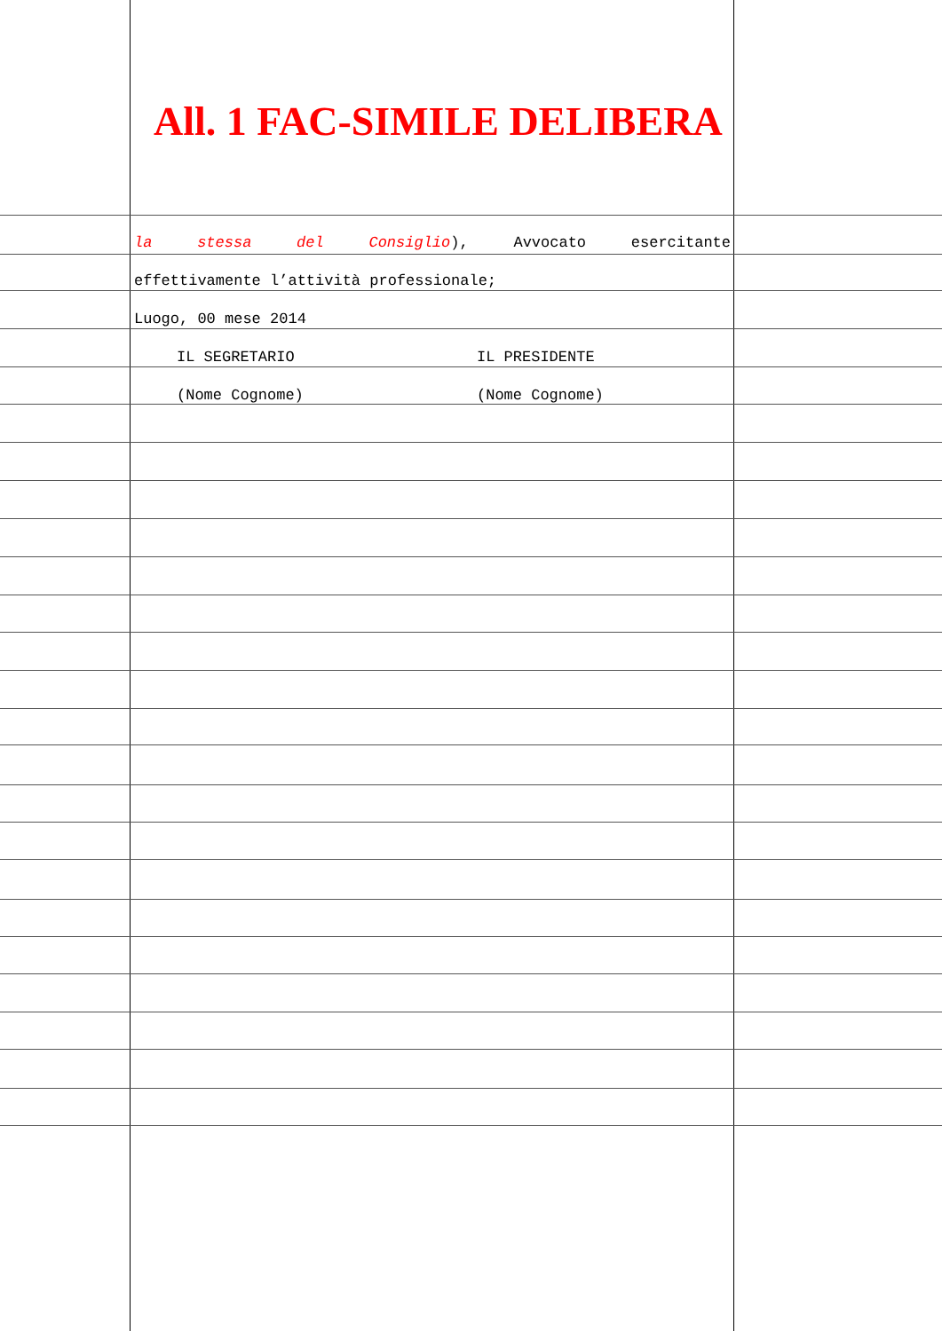All. 1 FAC-SIMILE DELIBERA
la stessa del Consiglio), Avvocato esercitante
effettivamente l’attività professionale;
Luogo, 00 mese 2014
IL SEGRETARIO IL PRESIDENTE
(Nome Cognome) (Nome Cognome)